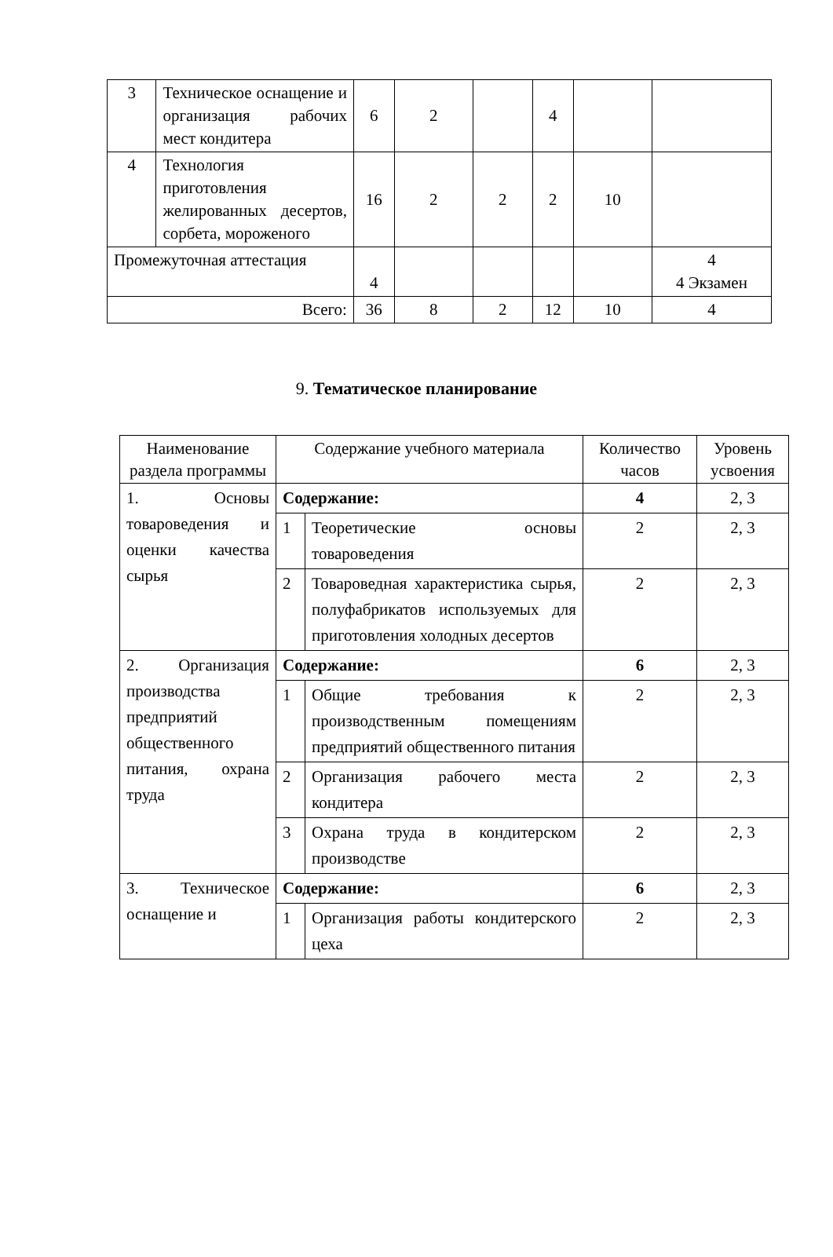| 3 | Техническое оснащение и организация рабочих мест кондитера | 6 | 2 | | 4 | | |
| 4 | Технология приготовления желированных десертов, сорбета, мороженого | 16 | 2 | 2 | 2 | 10 | |
| Промежуточная аттестация | | 4 | | | | | 4 4 Экзамен |
| Всего: | | 36 | 8 | 2 | 12 | 10 | 4 |
9. Тематическое планирование
| Наименование раздела программы | Содержание учебного материала | | Количество часов | Уровень усвоения |
| --- | --- | --- | --- | --- |
| 1. Основы товароведения и оценки качества сырья | Содержание: | | 4 | 2, 3 |
| | 1 | Теоретические основы товароведения | 2 | 2, 3 |
| | 2 | Товароведная характеристика сырья, полуфабрикатов используемых для приготовления холодных десертов | 2 | 2, 3 |
| 2. Организация производства предприятий общественного питания, охрана труда | Содержание: | | 6 | 2, 3 |
| | 1 | Общие требования к производственным помещениям предприятий общественного питания | 2 | 2, 3 |
| | 2 | Организация рабочего места кондитера | 2 | 2, 3 |
| | 3 | Охрана труда в кондитерском производстве | 2 | 2, 3 |
| 3. Техническое оснащение и | Содержание: | | 6 | 2, 3 |
| | 1 | Организация работы кондитерского цеха | 2 | 2, 3 |